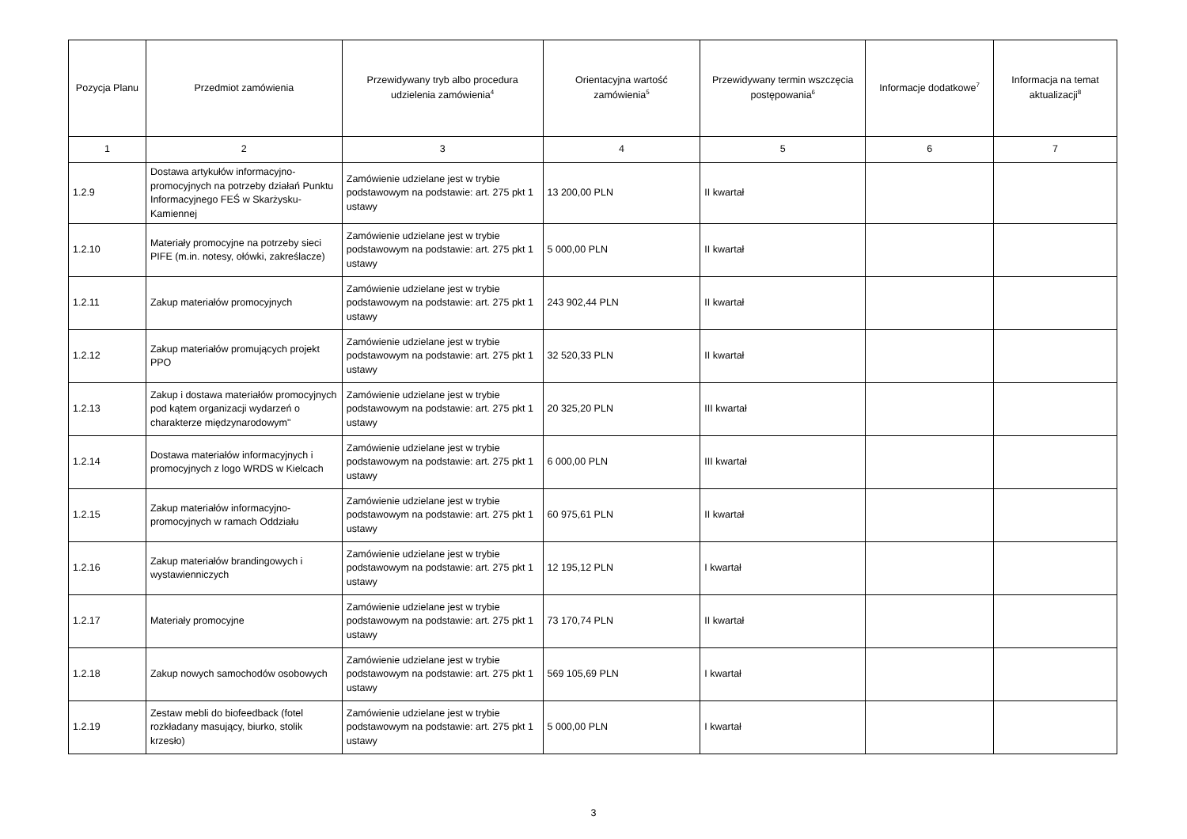| Pozycja Planu | Przedmiot zamówienia | Przewidywany tryb albo procedura udzielenia zamówienia<sup>4</sup> | Orientacyjna wartość zamówienia<sup>5</sup> | Przewidywany termin wszczęcia postępowania<sup>6</sup> | Informacje dodatkowe<sup>7</sup> | Informacja na temat aktualizacji<sup>8</sup> |
| --- | --- | --- | --- | --- | --- | --- |
| 1 | 2 | 3 | 4 | 5 | 6 | 7 |
| 1.2.9 | Dostawa artykułów informacyjno-promocyjnych na potrzeby działań Punktu Informacyjnego FEŚ w Skarżysku-Kamiennej | Zamówienie udzielane jest w trybie podstawowym na podstawie: art. 275 pkt 1 ustawy | 13 200,00 PLN | II kwartał | | |
| 1.2.10 | Materiały promocyjne na potrzeby sieci PIFE (m.in. notesy, ołówki, zakreślacze) | Zamówienie udzielane jest w trybie podstawowym na podstawie: art. 275 pkt 1 ustawy | 5 000,00 PLN | II kwartał | | |
| 1.2.11 | Zakup materiałów promocyjnych | Zamówienie udzielane jest w trybie podstawowym na podstawie: art. 275 pkt 1 ustawy | 243 902,44 PLN | II kwartał | | |
| 1.2.12 | Zakup materiałów promujących projekt PPO | Zamówienie udzielane jest w trybie podstawowym na podstawie: art. 275 pkt 1 ustawy | 32 520,33 PLN | II kwartał | | |
| 1.2.13 | Zakup i dostawa materiałów promocyjnych pod kątem organizacji wydarzeń o charakterze międzynarodowym" | Zamówienie udzielane jest w trybie podstawowym na podstawie: art. 275 pkt 1 ustawy | 20 325,20 PLN | III kwartał | | |
| 1.2.14 | Dostawa materiałów informacyjnych i promocyjnych z logo WRDS w Kielcach | Zamówienie udzielane jest w trybie podstawowym na podstawie: art. 275 pkt 1 ustawy | 6 000,00 PLN | III kwartał | | |
| 1.2.15 | Zakup materiałów informacyjno-promocyjnych w ramach Oddziału | Zamówienie udzielane jest w trybie podstawowym na podstawie: art. 275 pkt 1 ustawy | 60 975,61 PLN | II kwartał | | |
| 1.2.16 | Zakup materiałów brandingowych i wystawienniczych | Zamówienie udzielane jest w trybie podstawowym na podstawie: art. 275 pkt 1 ustawy | 12 195,12 PLN | I kwartał | | |
| 1.2.17 | Materiały promocyjne | Zamówienie udzielane jest w trybie podstawowym na podstawie: art. 275 pkt 1 ustawy | 73 170,74 PLN | II kwartał | | |
| 1.2.18 | Zakup nowych samochodów osobowych | Zamówienie udzielane jest w trybie podstawowym na podstawie: art. 275 pkt 1 ustawy | 569 105,69 PLN | I kwartał | | |
| 1.2.19 | Zestaw mebli do biofeedback (fotel rozkładany masujący, biurko, stolik krzesło) | Zamówienie udzielane jest w trybie podstawowym na podstawie: art. 275 pkt 1 ustawy | 5 000,00 PLN | I kwartał | | |
3